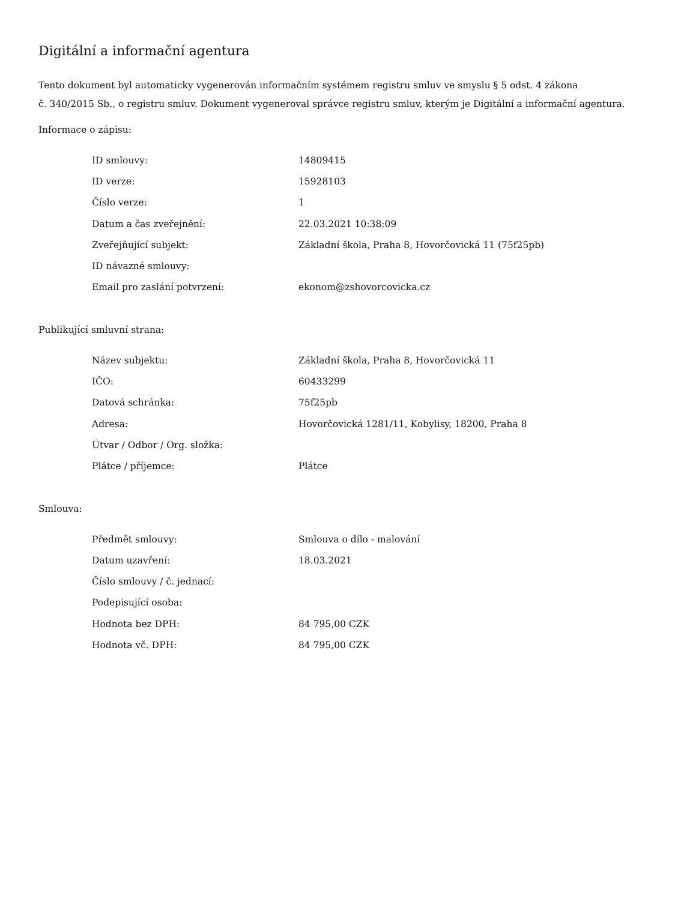Digitální a informační agentura
Tento dokument byl automaticky vygenerován informačním systémem registru smluv ve smyslu § 5 odst. 4 zákona
č. 340/2015 Sb., o registru smluv. Dokument vygeneroval správce registru smluv, kterým je Digitální a informační agentura.
Informace o zápisu:
| ID smlouvy: | 14809415 |
| ID verze: | 15928103 |
| Číslo verze: | 1 |
| Datum a čas zveřejnění: | 22.03.2021 10:38:09 |
| Zveřejňující subjekt: | Základní škola, Praha 8, Hovorčovická 11 (75f25pb) |
| ID návazné smlouvy: | |
| Email pro zaslání potvrzení: | ekonom@zshovorcovicka.cz |
Publikující smluvní strana:
| Název subjektu: | Základní škola, Praha 8, Hovorčovická 11 |
| IČO: | 60433299 |
| Datová schránka: | 75f25pb |
| Adresa: | Hovorčovická 1281/11, Kobylisy, 18200, Praha 8 |
| Útvar / Odbor / Org. složka: | |
| Plátce / příjemce: | Plátce |
Smlouva:
| Předmět smlouvy: | Smlouva o dílo - malování |
| Datum uzavření: | 18.03.2021 |
| Číslo smlouvy / č. jednací: | |
| Podepisující osoba: | |
| Hodnota bez DPH: | 84 795,00 CZK |
| Hodnota vč. DPH: | 84 795,00 CZK |